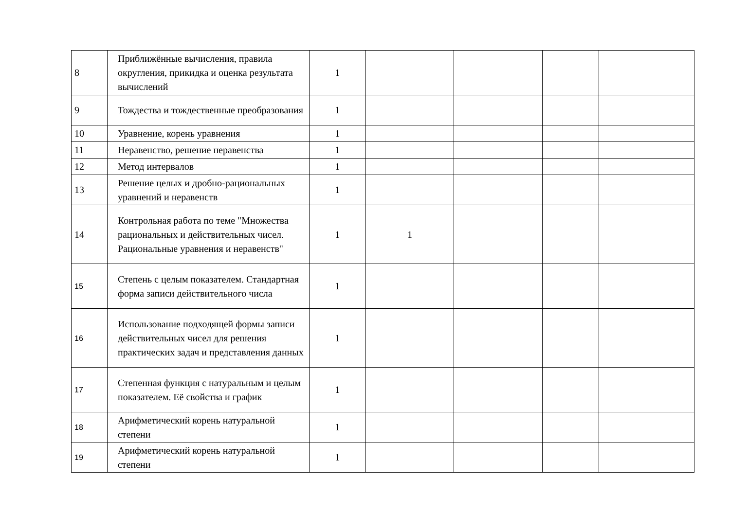| 8 | Приближённые вычисления, правила округления, прикидка и оценка результата вычислений | 1 | | | | |
| 9 | Тождества и тождественные преобразования | 1 | | | | |
| 10 | Уравнение, корень уравнения | 1 | | | | |
| 11 | Неравенство, решение неравенства | 1 | | | | |
| 12 | Метод интервалов | 1 | | | | |
| 13 | Решение целых и дробно-рациональных уравнений и неравенств | 1 | | | | |
| 14 | Контрольная работа по теме "Множества рациональных и действительных чисел. Рациональные уравнения и неравенств" | 1 | 1 | | | |
| 15 | Степень с целым показателем. Стандартная форма записи действительного числа | 1 | | | | |
| 16 | Использование подходящей формы записи действительных чисел для решения практических задач и представления данных | 1 | | | | |
| 17 | Степенная функция с натуральным и целым показателем. Её свойства и график | 1 | | | | |
| 18 | Арифметический корень натуральной степени | 1 | | | | |
| 19 | Арифметический корень натуральной степени | 1 | | | | |